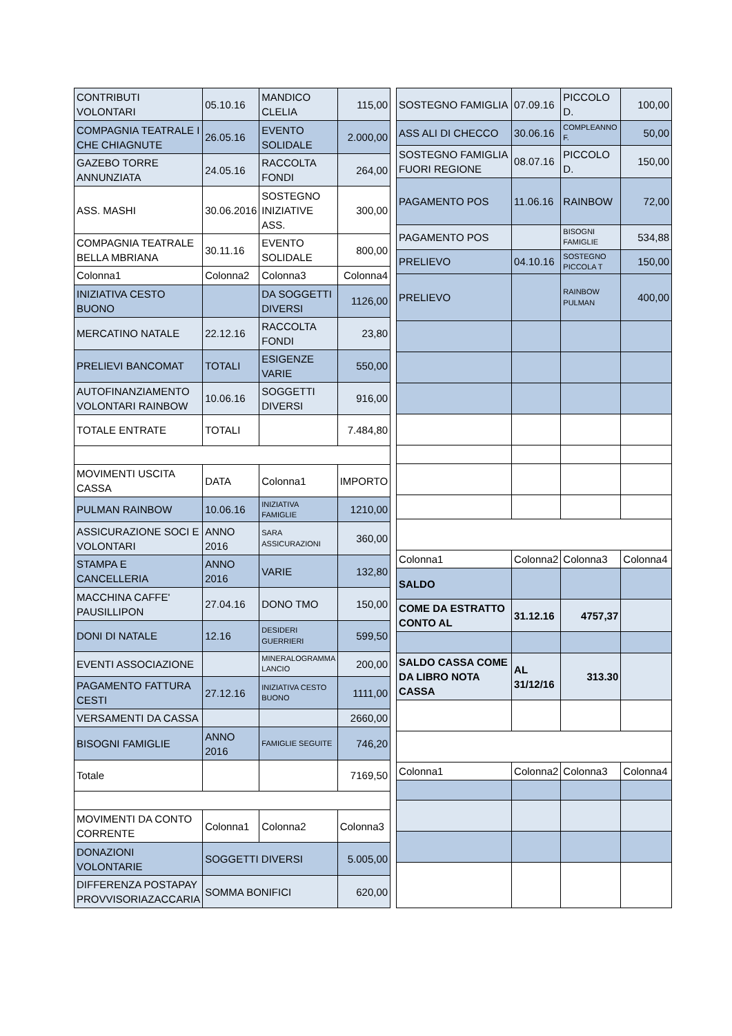| CONTRIBUTI VOLONTARI | 05.10.16 | MANDICO CLELIA | 115,00 |
| COMPAGNIA TEATRALE I CHE CHIAGNUTE | 26.05.16 | EVENTO SOLIDALE | 2.000,00 |
| GAZEBO TORRE ANNUNZIATA | 24.05.16 | RACCOLTA FONDI | 264,00 |
| ASS. MASHI | 30.06.2016 | SOSTEGNO INIZIATIVE ASS. | 300,00 |
| COMPAGNIA TEATRALE BELLA MBRIANA | 30.11.16 | EVENTO SOLIDALE | 800,00 |
| Colonna1 | Colonna2 | Colonna3 | Colonna4 |
| INIZIATIVA CESTO BUONO | | DA SOGGETTI DIVERSI | 1126,00 |
| MERCATINO NATALE | 22.12.16 | RACCOLTA FONDI | 23,80 |
| PRELIEVI BANCOMAT | TOTALI | ESIGENZE VARIE | 550,00 |
| AUTOFINANZIAMENTO VOLONTARI RAINBOW | 10.06.16 | SOGGETTI DIVERSI | 916,00 |
| TOTALE ENTRATE | TOTALI | | 7.484,80 |
| MOVIMENTI USCITA CASSA | DATA | Colonna1 | IMPORTO |
| PULMAN RAINBOW | 10.06.16 | INIZIATIVA FAMIGLIE | 1210,00 |
| ASSICURAZIONE SOCI E VOLONTARI | ANNO 2016 | SARA ASSICURAZIONI | 360,00 |
| STAMPA E CANCELLERIA | ANNO 2016 | VARIE | 132,80 |
| MACCHINA CAFFE' PAUSILLIPON | 27.04.16 | DONO TMO | 150,00 |
| DONI DI NATALE | 12.16 | DESIDERI GUERRIERI | 599,50 |
| EVENTI ASSOCIAZIONE | | MINERALOGRAMMA LANCIO | 200,00 |
| PAGAMENTO FATTURA CESTI | 27.12.16 | INIZIATIVA CESTO BUONO | 1111,00 |
| VERSAMENTI DA CASSA | | | 2660,00 |
| BISOGNI FAMIGLIE | ANNO 2016 | FAMIGLIE SEGUITE | 746,20 |
| Totale | | | 7169,50 |
| MOVIMENTI DA CONTO CORRENTE | Colonna1 | Colonna2 | Colonna3 |
| DONAZIONI VOLONTARIE | SOGGETTI DIVERSI | | 5.005,00 |
| DIFFERENZA POSTAPAY PROVVISORIAZACCARIA | SOMMA BONIFICI | | 620,00 |
| SOSTEGNO FAMIGLIA | 07.09.16 | PICCOLO D. | 100,00 |
| ASS ALI DI CHECCO | 30.06.16 | COMPLEANNO F. | 50,00 |
| SOSTEGNO FAMIGLIA FUORI REGIONE | 08.07.16 | PICCOLO D. | 150,00 |
| PAGAMENTO POS | 11.06.16 | RAINBOW | 72,00 |
| PAGAMENTO POS | | BISOGNI FAMIGLIE | 534,88 |
| PRELIEVO | 04.10.16 | SOSTEGNO PICCOLA T | 150,00 |
| PRELIEVO | | RAINBOW PULMAN | 400,00 |
| Colonna1 | Colonna2 | Colonna3 | Colonna4 |
| SALDO | | | |
| COME DA ESTRATTO CONTO AL | 31.12.16 | 4757,37 | |
| SALDO CASSA COME DA LIBRO NOTA CASSA | AL 31/12/16 | 313.30 | |
| Colonna1 | Colonna2 | Colonna3 | Colonna4 |